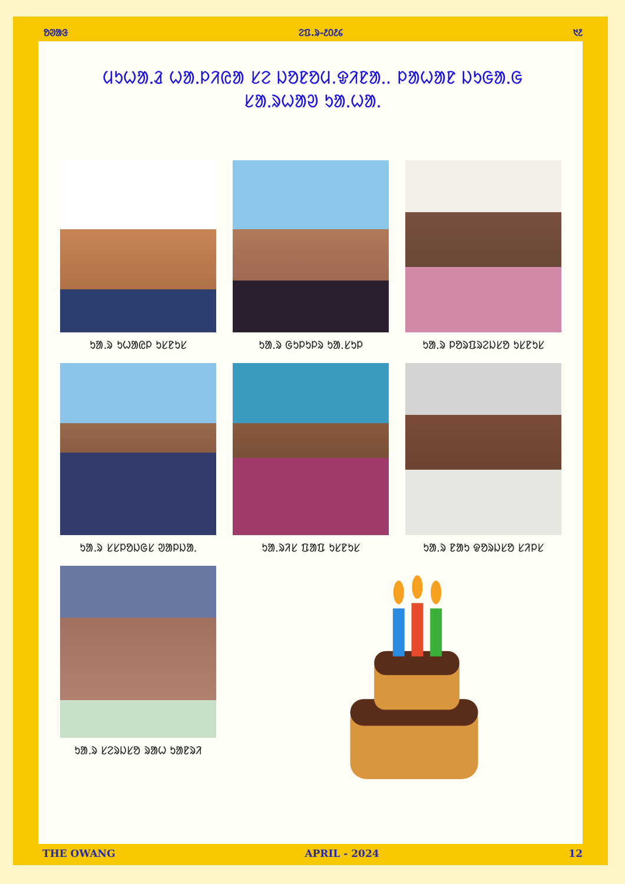ᱚᱣᱟᱝ ᱮᱯ.ᱨ-᱒᱐᱒᱔ ᱑᱒
ᱢᱩᱦᱟᱹᱲ ᱦᱟᱹᱞᱤᱭᱟ ᱥᱮ ᱡᱚᱱᱚᱢ.ᱫᱤᱱᱟᱹ. ᱞᱟᱦᱟᱱ ᱡᱩᱜᱟᱹᱜ
ᱥᱟᱹᱨᱦᱟᱣ ᱩᱟᱹᱦᱟᱹ
ᱩᱟ.ᱨ ᱩᱦᱟᱭᱞ ᱩᱥᱱᱩᱥ
ᱩᱟ.ᱨ ᱜᱩᱞᱩᱞᱨ ᱩᱟ.ᱥᱩᱞ
ᱩᱟ.ᱨ ᱞᱚᱨᱯᱨᱮᱡᱥᱚ ᱩᱥᱱᱩᱥ
ᱩᱟ.ᱨ ᱥᱥᱞᱚᱡᱜᱥ ᱣᱟᱞᱡᱟᱹ
ᱩᱟ.ᱨᱤᱥ ᱯᱟᱯ ᱩᱥᱱᱩᱥ
ᱩᱟ.ᱨ ᱱᱟᱩ ᱫᱚᱨᱡᱥᱚ ᱥᱤᱞᱥ
ᱩᱟ.ᱨ ᱥᱮᱨᱡᱥᱚ ᱨᱟᱦ ᱩᱟᱱᱨᱤ
THE OWANG APRIL - 2024 12